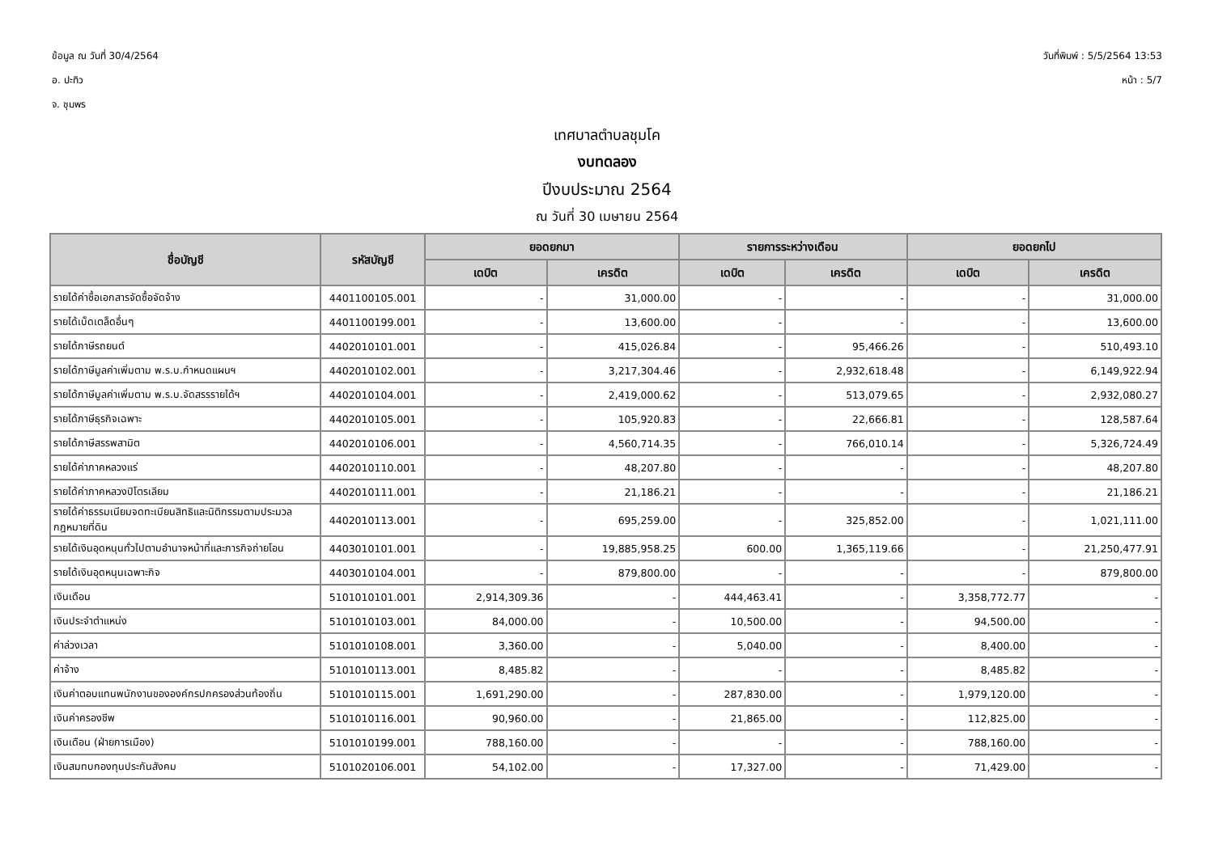ข้อมูล ณ วันที่ 30/4/2564
อ. ปะทิว
จ. ชุมพร
วันที่พิมพ์ : 5/5/2564 13:53
หน้า : 5/7
เทศบาลตำบลชุมโค
งบทดลอง
ปีงบประมาณ 2564
ณ วันที่ 30 เมษายน 2564
| ชื่อบัญชี | รหัสบัญชี | ยอดยกมา | | รายการระหว่างเดือน | | ยอดยกไป | |
| --- | --- | --- | --- | --- | --- | --- | --- |
| | | เดบิต | เครดิต | เดบิต | เครดิต | เดบิต | เครดิต |
| รายได้ค่าซื้อเอกสารจัดซื้อจัดจ้าง | 4401100105.001 | - | 31,000.00 | - | - | - | 31,000.00 |
| รายได้เบ็ดเตล็ดอื่นๆ | 4401100199.001 | - | 13,600.00 | - | - | - | 13,600.00 |
| รายได้ภาษีรถยนต์ | 4402010101.001 | - | 415,026.84 | - | 95,466.26 | - | 510,493.10 |
| รายได้ภาษีมูลค่าเพิ่มตาม พ.ร.บ.กำหนดแผนฯ | 4402010102.001 | - | 3,217,304.46 | - | 2,932,618.48 | - | 6,149,922.94 |
| รายได้ภาษีมูลค่าเพิ่มตาม พ.ร.บ.จัดสรรรายได้ฯ | 4402010104.001 | - | 2,419,000.62 | - | 513,079.65 | - | 2,932,080.27 |
| รายได้ภาษีธุรกิจเฉพาะ | 4402010105.001 | - | 105,920.83 | - | 22,666.81 | - | 128,587.64 |
| รายได้ภาษีสรรพสามิต | 4402010106.001 | - | 4,560,714.35 | - | 766,010.14 | - | 5,326,724.49 |
| รายได้ค่าภาคหลวงแร่ | 4402010110.001 | - | 48,207.80 | - | - | - | 48,207.80 |
| รายได้ค่าภาคหลวงปิโตรเลียม | 4402010111.001 | - | 21,186.21 | - | - | - | 21,186.21 |
| รายได้ค่าธรรมเนียมจดทะเบียนสิทธิและนิติกรรมตามประมวลกฎหมายที่ดิน | 4402010113.001 | - | 695,259.00 | - | 325,852.00 | - | 1,021,111.00 |
| รายได้เงินอุดหนุนทั่วไปตามอำนาจหน้าที่และภารกิจถ่ายโอน | 4403010101.001 | - | 19,885,958.25 | 600.00 | 1,365,119.66 | - | 21,250,477.91 |
| รายได้เงินอุดหนุนเฉพาะกิจ | 4403010104.001 | - | 879,800.00 | - | - | - | 879,800.00 |
| เงินเดือน | 5101010101.001 | 2,914,309.36 | - | 444,463.41 | - | 3,358,772.77 | - |
| เงินประจำตำแหน่ง | 5101010103.001 | 84,000.00 | - | 10,500.00 | - | 94,500.00 | - |
| ค่าล่วงเวลา | 5101010108.001 | 3,360.00 | - | 5,040.00 | - | 8,400.00 | - |
| ค่าจ้าง | 5101010113.001 | 8,485.82 | - | - | - | 8,485.82 | - |
| เงินค่าตอบแทนพนักงานขององค์กรปกครองส่วนท้องถิ่น | 5101010115.001 | 1,691,290.00 | - | 287,830.00 | - | 1,979,120.00 | - |
| เงินค่าครองชีพ | 5101010116.001 | 90,960.00 | - | 21,865.00 | - | 112,825.00 | - |
| เงินเดือน (ฝ่ายการเมือง) | 5101010199.001 | 788,160.00 | - | - | - | 788,160.00 | - |
| เงินสมทบกองทุนประกันสังคม | 5101020106.001 | 54,102.00 | - | 17,327.00 | - | 71,429.00 | - |